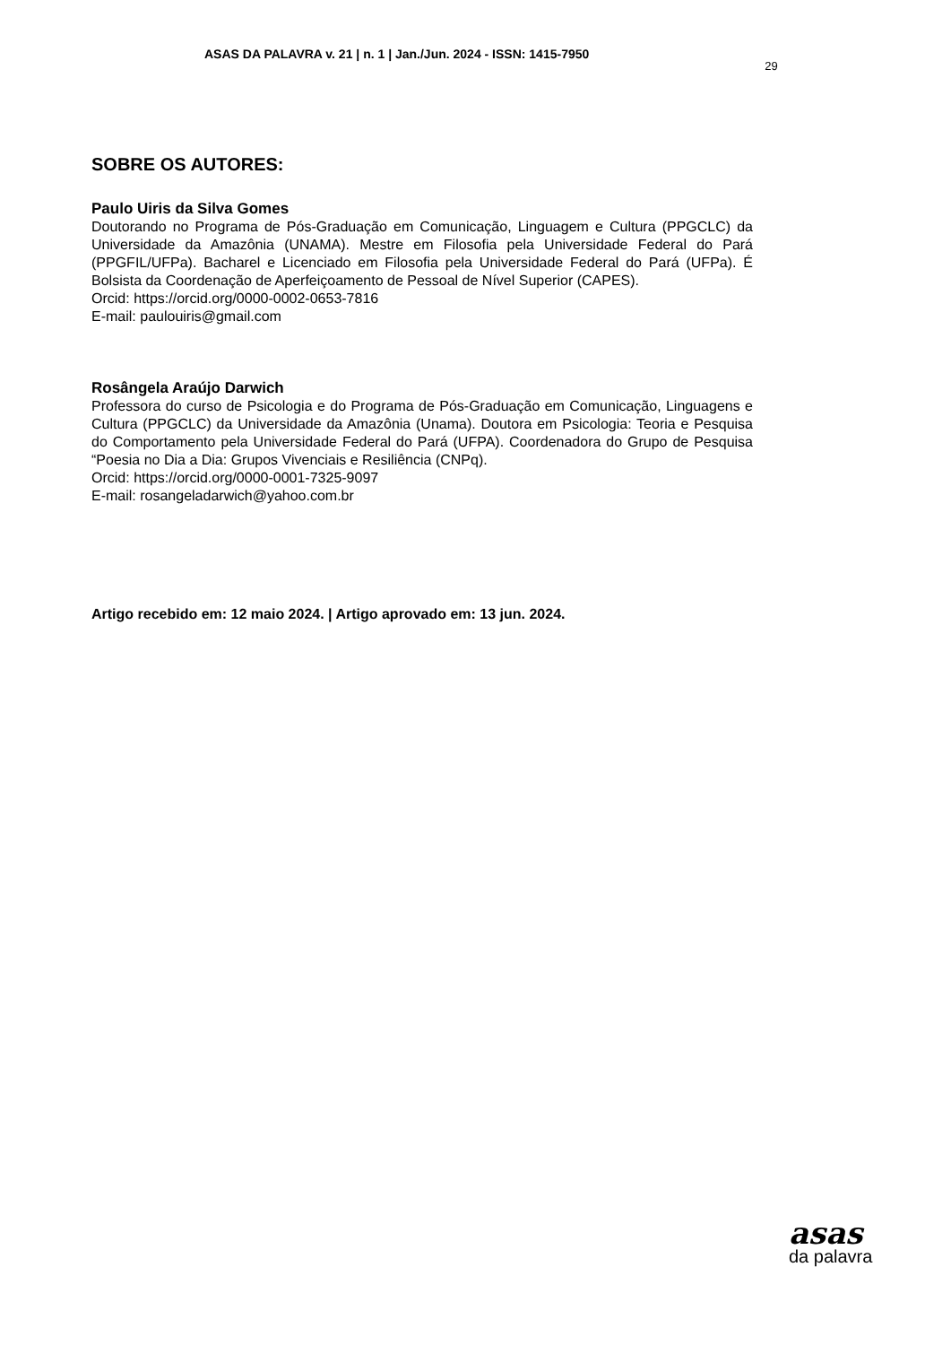ASAS DA PALAVRA v. 21 | n. 1 | Jan./Jun. 2024 - ISSN: 1415-7950
29
SOBRE OS AUTORES:
Paulo Uiris da Silva Gomes
Doutorando no Programa de Pós-Graduação em Comunicação, Linguagem e Cultura (PPGCLC) da Universidade da Amazônia (UNAMA). Mestre em Filosofia pela Universidade Federal do Pará (PPGFIL/UFPa). Bacharel e Licenciado em Filosofia pela Universidade Federal do Pará (UFPa). É Bolsista da Coordenação de Aperfeiçoamento de Pessoal de Nível Superior (CAPES).
Orcid: https://orcid.org/0000-0002-0653-7816
E-mail: paulouiris@gmail.com
Rosângela Araújo Darwich
Professora do curso de Psicologia e do Programa de Pós-Graduação em Comunicação, Linguagens e Cultura (PPGCLC) da Universidade da Amazônia (Unama). Doutora em Psicologia: Teoria e Pesquisa do Comportamento pela Universidade Federal do Pará (UFPA). Coordenadora do Grupo de Pesquisa “Poesia no Dia a Dia: Grupos Vivenciais e Resiliência (CNPq).
Orcid: https://orcid.org/0000-0001-7325-9097
E-mail: rosangeladarwich@yahoo.com.br
Artigo recebido em: 12 maio 2024. | Artigo aprovado em: 13 jun. 2024.
asas
da palavra